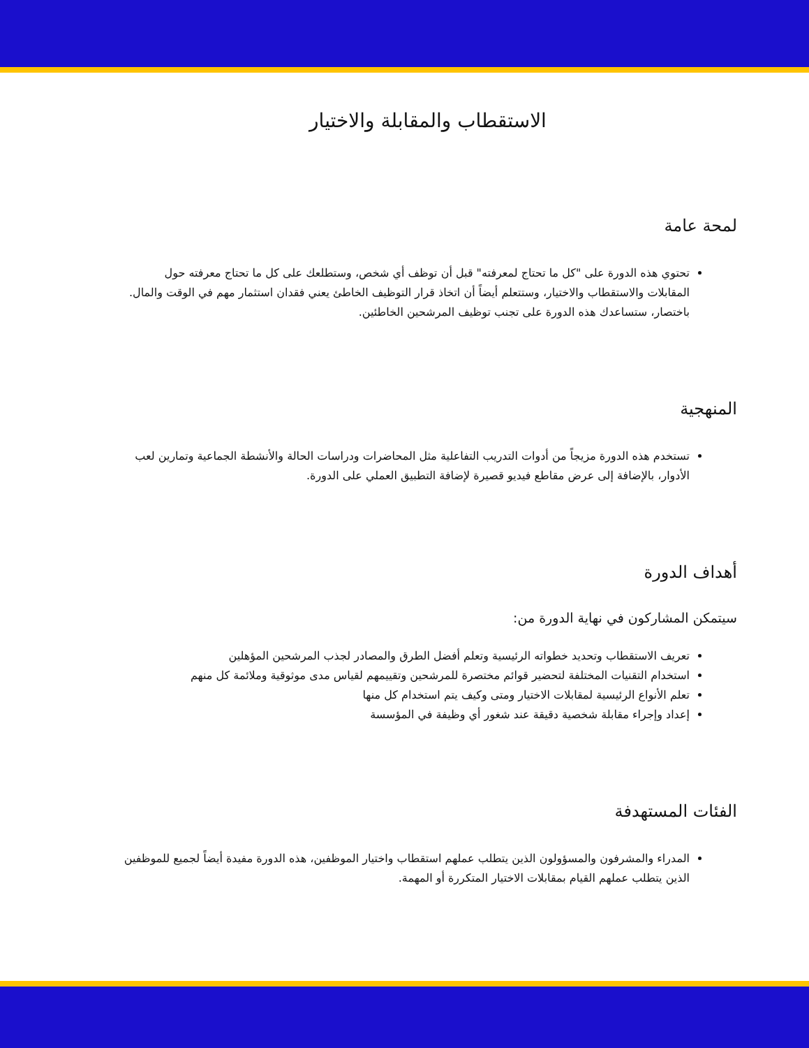الاستقطاب والمقابلة والاختيار
لمحة عامة
تحتوي هذه الدورة على "كل ما تحتاج لمعرفته" قبل أن توظف أي شخص، وستطلعك على كل ما تحتاج معرفته حول المقابلات والاستقطاب والاختيار، وستتعلم أيضاً أن اتخاذ قرار التوظيف الخاطئ يعني فقدان استثمار مهم في الوقت والمال. باختصار، ستساعدك هذه الدورة على تجنب توظيف المرشحين الخاطئين.
المنهجية
تستخدم هذه الدورة مزيجاً من أدوات التدريب التفاعلية مثل المحاضرات ودراسات الحالة والأنشطة الجماعية وتمارين لعب الأدوار، بالإضافة إلى عرض مقاطع فيديو قصيرة لإضافة التطبيق العملي على الدورة.
أهداف الدورة
سيتمكن المشاركون في نهاية الدورة من:
تعريف الاستقطاب وتحديد خطواته الرئيسية وتعلم أفضل الطرق والمصادر لجذب المرشحين المؤهلين
استخدام التقنيات المختلفة لتحضير قوائم مختصرة للمرشحين وتقييمهم لقياس مدى موثوقية وملائمة كل منهم
تعلم الأنواع الرئيسية لمقابلات الاختيار ومتى وكيف يتم استخدام كل منها
إعداد وإجراء مقابلة شخصية دقيقة عند شغور أي وظيفة في المؤسسة
الفئات المستهدفة
المدراء والمشرفون والمسؤولون الذين يتطلب عملهم استقطاب واختيار الموظفين، هذه الدورة مفيدة أيضاً لجميع للموظفين الذين يتطلب عملهم القيام بمقابلات الاختيار المتكررة أو المهمة.